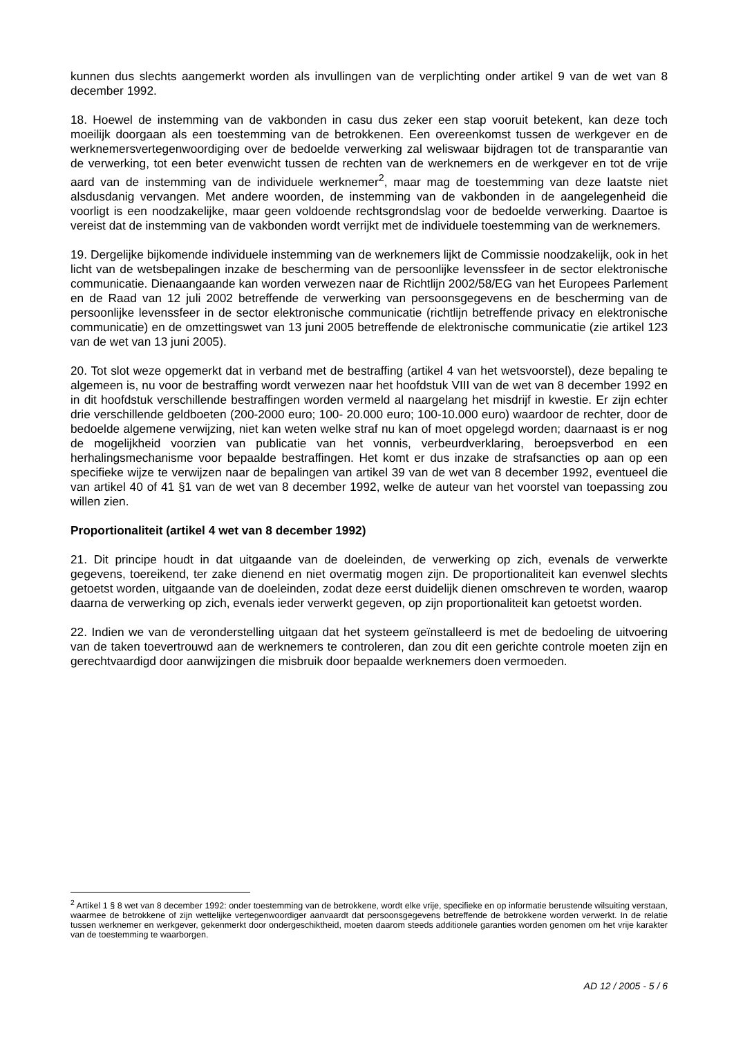kunnen dus slechts aangemerkt worden als invullingen van de verplichting onder artikel 9 van de wet van 8 december 1992.
18. Hoewel de instemming van de vakbonden in casu dus zeker een stap vooruit betekent, kan deze toch moeilijk doorgaan als een toestemming van de betrokkenen. Een overeenkomst tussen de werkgever en de werknemersvertegenwoordiging over de bedoelde verwerking zal weliswaar bijdragen tot de transparantie van de verwerking, tot een beter evenwicht tussen de rechten van de werknemers en de werkgever en tot de vrije aard van de instemming van de individuele werknemer<sup>2</sup>, maar mag de toestemming van deze laatste niet alsdusdanig vervangen. Met andere woorden, de instemming van de vakbonden in de aangelegenheid die voorligt is een noodzakelijke, maar geen voldoende rechtsgrondslag voor de bedoelde verwerking. Daartoe is vereist dat de instemming van de vakbonden wordt verrijkt met de individuele toestemming van de werknemers.
19. Dergelijke bijkomende individuele instemming van de werknemers lijkt de Commissie noodzakelijk, ook in het licht van de wetsbepalingen inzake de bescherming van de persoonlijke levenssfeer in de sector elektronische communicatie. Dienaangaande kan worden verwezen naar de Richtlijn 2002/58/EG van het Europees Parlement en de Raad van 12 juli 2002 betreffende de verwerking van persoonsgegevens en de bescherming van de persoonlijke levenssfeer in de sector elektronische communicatie (richtlijn betreffende privacy en elektronische communicatie) en de omzettingswet van 13 juni 2005 betreffende de elektronische communicatie (zie artikel 123 van de wet van 13 juni 2005).
20. Tot slot weze opgemerkt dat in verband met de bestraffing (artikel 4 van het wetsvoorstel), deze bepaling te algemeen is, nu voor de bestraffing wordt verwezen naar het hoofdstuk VIII van de wet van 8 december 1992 en in dit hoofdstuk verschillende bestraffingen worden vermeld al naargelang het misdrijf in kwestie. Er zijn echter drie verschillende geldboeten (200-2000 euro; 100- 20.000 euro; 100-10.000 euro) waardoor de rechter, door de bedoelde algemene verwijzing, niet kan weten welke straf nu kan of moet opgelegd worden; daarnaast is er nog de mogelijkheid voorzien van publicatie van het vonnis, verbeurdverklaring, beroepsverbod en een herhalingsmechanisme voor bepaalde bestraffingen. Het komt er dus inzake de strafsancties op aan op een specifieke wijze te verwijzen naar de bepalingen van artikel 39 van de wet van 8 december 1992, eventueel die van artikel 40 of 41 §1 van de wet van 8 december 1992, welke de auteur van het voorstel van toepassing zou willen zien.
Proportionaliteit (artikel 4 wet van 8 december 1992)
21. Dit principe houdt in dat uitgaande van de doeleinden, de verwerking op zich, evenals de verwerkte gegevens, toereikend, ter zake dienend en niet overmatig mogen zijn. De proportionaliteit kan evenwel slechts getoetst worden, uitgaande van de doeleinden, zodat deze eerst duidelijk dienen omschreven te worden, waarop daarna de verwerking op zich, evenals ieder verwerkt gegeven, op zijn proportionaliteit kan getoetst worden.
22. Indien we van de veronderstelling uitgaan dat het systeem geïnstalleerd is met de bedoeling de uitvoering van de taken toevertrouwd aan de werknemers te controleren, dan zou dit een gerichte controle moeten zijn en gerechtvaardigd door aanwijzingen die misbruik door bepaalde werknemers doen vermoeden.
<sup>2</sup> Artikel 1 § 8 wet van 8 december 1992: onder toestemming van de betrokkene, wordt elke vrije, specifieke en op informatie berustende wilsuiting verstaan, waarmee de betrokkene of zijn wettelijke vertegenwoordiger aanvaardt dat persoonsgegevens betreffende de betrokkene worden verwerkt. In de relatie tussen werknemer en werkgever, gekenmerkt door ondergeschiktheid, moeten daarom steeds additionele garanties worden genomen om het vrije karakter van de toestemming te waarborgen.
AD 12 / 2005 - 5 / 6